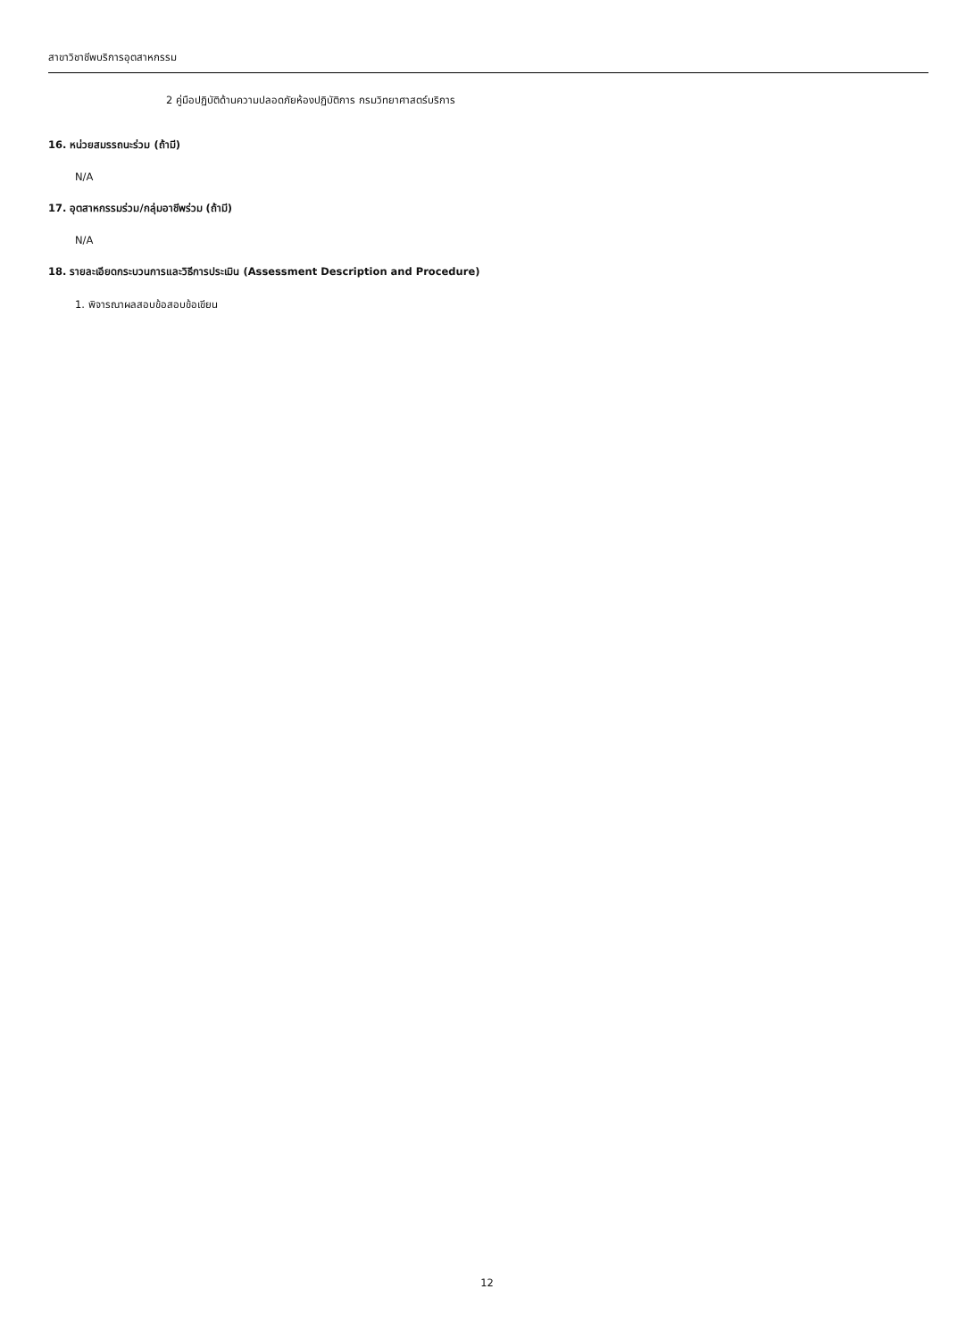สาขาวิชาชีพบริการอุตสาหกรรม
2 คู่มือปฏิบัติด้านความปลอดภัยห้องปฏิบัติการ กรมวิทยาศาสตร์บริการ
16. หน่วยสมรรถนะร่วม (ถ้ามี)
N/A
17. อุตสาหกรรมร่วม/กลุ่มอาชีพร่วม (ถ้ามี)
N/A
18. รายละเอียดกระบวนการและวิธีการประเมิน (Assessment Description and Procedure)
1. พิจารณาผลสอบข้อสอบข้อเขียน
12